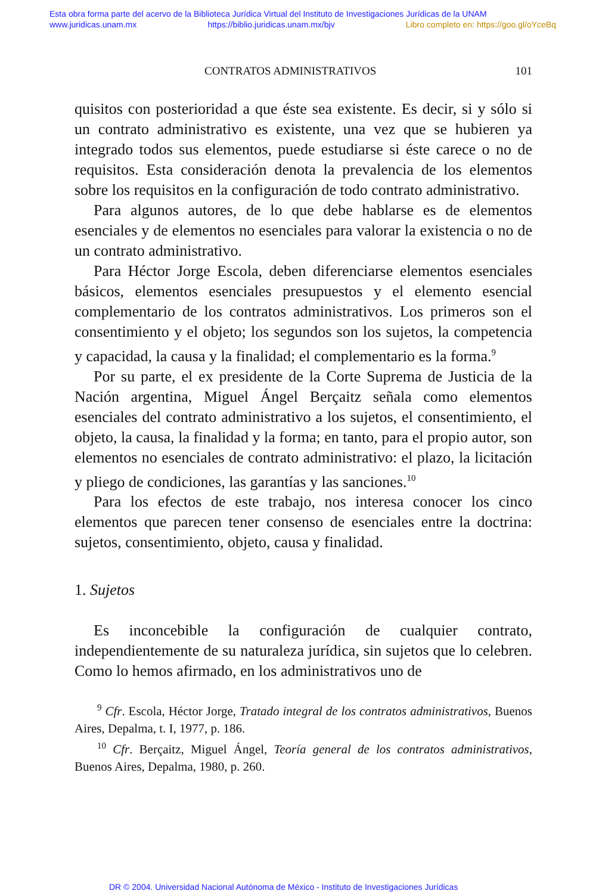Esta obra forma parte del acervo de la Biblioteca Jurídica Virtual del Instituto de Investigaciones Jurídicas de la UNAM
www.juridicas.unam.mx https://biblio.juridicas.unam.mx/bjv Libro completo en: https://goo.gl/oYceBq
CONTRATOS ADMINISTRATIVOS 101
quisitos con posterioridad a que éste sea existente. Es decir, si y sólo si un contrato administrativo es existente, una vez que se hubieren ya integrado todos sus elementos, puede estudiarse si éste carece o no de requisitos. Esta consideración denota la prevalencia de los elementos sobre los requisitos en la configuración de todo contrato administrativo.
Para algunos autores, de lo que debe hablarse es de elementos esenciales y de elementos no esenciales para valorar la existencia o no de un contrato administrativo.
Para Héctor Jorge Escola, deben diferenciarse elementos esenciales básicos, elementos esenciales presupuestos y el elemento esencial complementario de los contratos administrativos. Los primeros son el consentimiento y el objeto; los segundos son los sujetos, la competencia y capacidad, la causa y la finalidad; el complementario es la forma.<sup>9</sup>
Por su parte, el ex presidente de la Corte Suprema de Justicia de la Nación argentina, Miguel Ángel Berçaitz señala como elementos esenciales del contrato administrativo a los sujetos, el consentimiento, el objeto, la causa, la finalidad y la forma; en tanto, para el propio autor, son elementos no esenciales de contrato administrativo: el plazo, la licitación y pliego de condiciones, las garantías y las sanciones.<sup>10</sup>
Para los efectos de este trabajo, nos interesa conocer los cinco elementos que parecen tener consenso de esenciales entre la doctrina: sujetos, consentimiento, objeto, causa y finalidad.
1. Sujetos
Es inconcebible la configuración de cualquier contrato, independientemente de su naturaleza jurídica, sin sujetos que lo celebren. Como lo hemos afirmado, en los administrativos uno de
<sup>9</sup> Cfr. Escola, Héctor Jorge, Tratado integral de los contratos administrativos, Buenos Aires, Depalma, t. I, 1977, p. 186.
<sup>10</sup> Cfr. Berçaitz, Miguel Ángel, Teoría general de los contratos administrativos, Buenos Aires, Depalma, 1980, p. 260.
DR © 2004. Universidad Nacional Autónoma de México - Instituto de Investigaciones Jurídicas